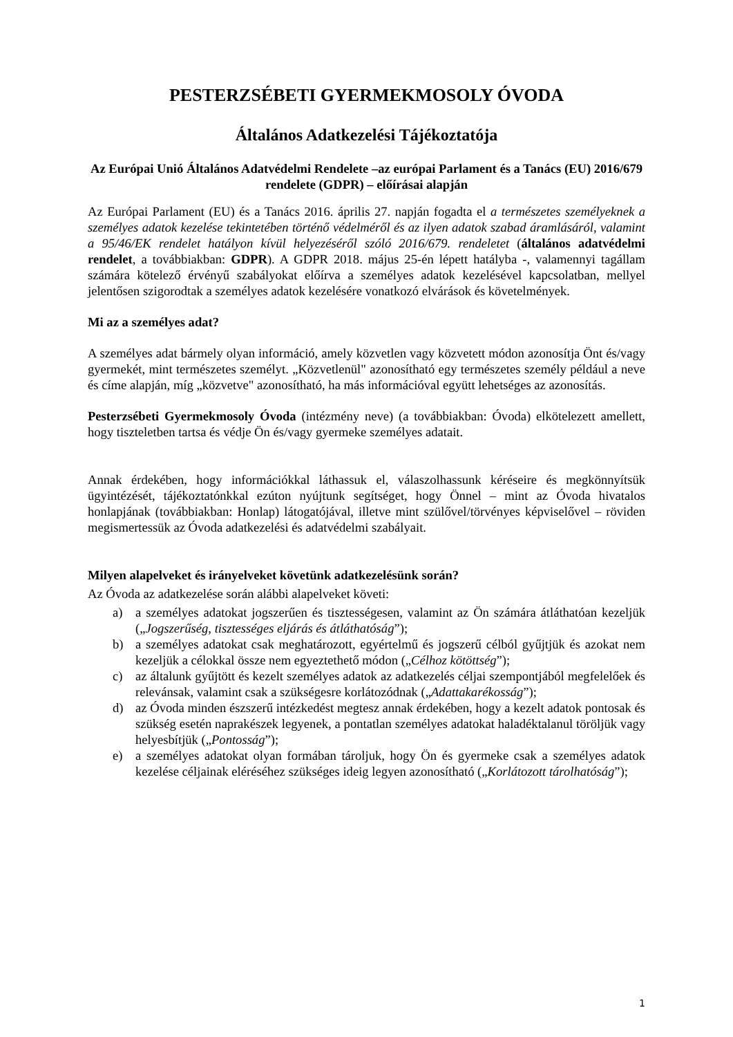PESTERZSÉBETI GYERMEKMOSOLY ÓVODA
Általános Adatkezelési Tájékoztatója
Az Európai Unió Általános Adatvédelmi Rendelete –az európai Parlament és a Tanács (EU) 2016/679 rendelete (GDPR) – előírásai alapján
Az Európai Parlament (EU) és a Tanács 2016. április 27. napján fogadta el a természetes személyeknek a személyes adatok kezelése tekintetében történő védelméről és az ilyen adatok szabad áramlásáról, valamint a 95/46/EK rendelet hatályon kívül helyezéséről szóló 2016/679. rendeletet (általános adatvédelmi rendelet, a továbbiakban: GDPR). A GDPR 2018. május 25-én lépett hatályba -, valamennyi tagállam számára kötelező érvényű szabályokat előírva a személyes adatok kezelésével kapcsolatban, mellyel jelentősen szigorodtak a személyes adatok kezelésére vonatkozó elvárások és követelmények.
Mi az a személyes adat?
A személyes adat bármely olyan információ, amely közvetlen vagy közvetett módon azonosítja Önt és/vagy gyermekét, mint természetes személyt. „Közvetlenül" azonosítható egy természetes személy például a neve és címe alapján, míg „közvetve" azonosítható, ha más információval együtt lehetséges az azonosítás.
Pesterzsébeti Gyermekmosoly Óvoda (intézmény neve) (a továbbiakban: Óvoda) elkötelezett amellett, hogy tiszteletben tartsa és védje Ön és/vagy gyermeke személyes adatait.
Annak érdekében, hogy információkkal láthassuk el, válaszolhassunk kéréseire és megkönnyítsük ügyintézését, tájékoztatónkkal ezúton nyújtunk segítséget, hogy Önnel – mint az Óvoda hivatalos honlapjának (továbbiakban: Honlap) látogatójával, illetve mint szülővel/törvényes képviselővel – röviden megismertessük az Óvoda adatkezelési és adatvédelmi szabályait.
Milyen alapelveket és irányelveket követünk adatkezelésünk során?
Az Óvoda az adatkezelése során alábbi alapelveket követi:
a) a személyes adatokat jogszerűen és tisztességesen, valamint az Ön számára átláthatóan kezeljük („Jogszerűség, tisztességes eljárás és átláthatóság”);
b) a személyes adatokat csak meghatározott, egyértelmű és jogszerű célból gyűjtjük és azokat nem kezeljük a célokkal össze nem egyeztethető módon („Célhoz kötöttség”);
c) az általunk gyűjtött és kezelt személyes adatok az adatkezelés céljai szempontjából megfelelőek és relevánsak, valamint csak a szükségesre korlátozódnak („Adattakarékosság”);
d) az Óvoda minden észszerű intézkedést megtesz annak érdekében, hogy a kezelt adatok pontosak és szükség esetén naprakészek legyenek, a pontatlan személyes adatokat haladéktalanul töröljük vagy helyesbítjük („Pontosság”);
e) a személyes adatokat olyan formában tároljuk, hogy Ön és gyermeke csak a személyes adatok kezelése céljainak eléréséhez szükséges ideig legyen azonosítható („Korlátozott tárolhatóság”);
1